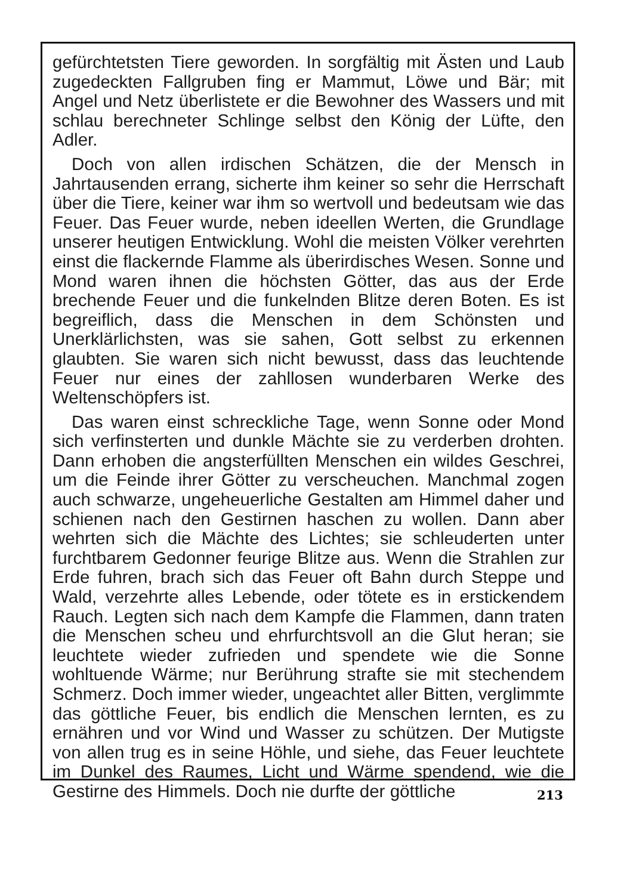gefürchtetsten Tiere geworden. In sorgfältig mit Ästen und Laub zugedeckten Fallgruben fing er Mammut, Löwe und Bär; mit Angel und Netz überlistete er die Bewohner des Wassers und mit schlau berechneter Schlinge selbst den König der Lüfte, den Adler.
Doch von allen irdischen Schätzen, die der Mensch in Jahrtausenden errang, sicherte ihm keiner so sehr die Herrschaft über die Tiere, keiner war ihm so wertvoll und bedeutsam wie das Feuer. Das Feuer wurde, neben ideellen Werten, die Grundlage unserer heutigen Entwicklung. Wohl die meisten Völker verehrten einst die flackernde Flamme als überirdisches Wesen. Sonne und Mond waren ihnen die höchsten Götter, das aus der Erde brechende Feuer und die funkelnden Blitze deren Boten. Es ist begreiflich, dass die Menschen in dem Schönsten und Unerklärlichsten, was sie sahen, Gott selbst zu erkennen glaubten. Sie waren sich nicht bewusst, dass das leuchtende Feuer nur eines der zahllosen wunderbaren Werke des Weltenschöpfers ist.
Das waren einst schreckliche Tage, wenn Sonne oder Mond sich verfinsterten und dunkle Mächte sie zu verderben drohten. Dann erhoben die angsterfüllten Menschen ein wildes Geschrei, um die Feinde ihrer Götter zu verscheuchen. Manchmal zogen auch schwarze, ungeheuerliche Gestalten am Himmel daher und schienen nach den Gestirnen haschen zu wollen. Dann aber wehrten sich die Mächte des Lichtes; sie schleuderten unter furchtbarem Gedonner feurige Blitze aus. Wenn die Strahlen zur Erde fuhren, brach sich das Feuer oft Bahn durch Steppe und Wald, verzehrte alles Lebende, oder tötete es in erstickendem Rauch. Legten sich nach dem Kampfe die Flammen, dann traten die Menschen scheu und ehrfurchtsvoll an die Glut heran; sie leuchtete wieder zufrieden und spendete wie die Sonne wohltuende Wärme; nur Berührung strafte sie mit stechendem Schmerz. Doch immer wieder, ungeachtet aller Bitten, verglimmte das göttliche Feuer, bis endlich die Menschen lernten, es zu ernähren und vor Wind und Wasser zu schützen. Der Mutigste von allen trug es in seine Höhle, und siehe, das Feuer leuchtete im Dunkel des Raumes, Licht und Wärme spendend, wie die Gestirne des Himmels. Doch nie durfte der göttliche
213